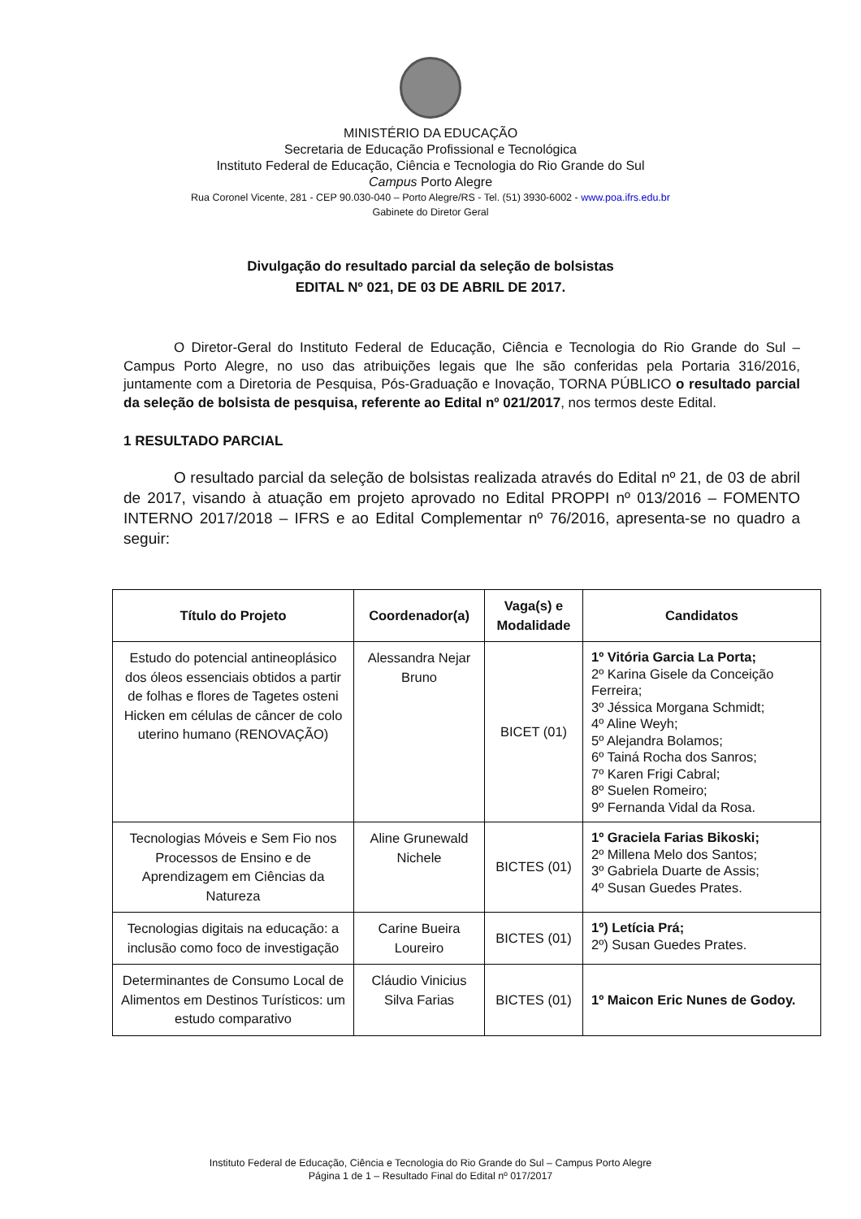MINISTÉRIO DA EDUCAÇÃO
Secretaria de Educação Profissional e Tecnológica
Instituto Federal de Educação, Ciência e Tecnologia do Rio Grande do Sul
Campus Porto Alegre
Rua Coronel Vicente, 281 - CEP 90.030-040 – Porto Alegre/RS - Tel. (51) 3930-6002 - www.poa.ifrs.edu.br
Gabinete do Diretor Geral
Divulgação do resultado parcial da seleção de bolsistas
EDITAL Nº 021, DE 03 DE ABRIL DE 2017.
O Diretor-Geral do Instituto Federal de Educação, Ciência e Tecnologia do Rio Grande do Sul – Campus Porto Alegre, no uso das atribuições legais que lhe são conferidas pela Portaria 316/2016, juntamente com a Diretoria de Pesquisa, Pós-Graduação e Inovação, TORNA PÚBLICO o resultado parcial da seleção de bolsista de pesquisa, referente ao Edital nº 021/2017, nos termos deste Edital.
1 RESULTADO PARCIAL
O resultado parcial da seleção de bolsistas realizada através do Edital nº 21, de 03 de abril de 2017, visando à atuação em projeto aprovado no Edital PROPPI nº 013/2016 – FOMENTO INTERNO 2017/2018 – IFRS e ao Edital Complementar nº 76/2016, apresenta-se no quadro a seguir:
| Título do Projeto | Coordenador(a) | Vaga(s) e Modalidade | Candidatos |
| --- | --- | --- | --- |
| Estudo do potencial antineoplásico dos óleos essenciais obtidos a partir de folhas e flores de Tagetes osteni Hicken em células de câncer de colo uterino humano (RENOVAÇÃO) | Alessandra Nejar Bruno | BICET (01) | 1º Vitória Garcia La Porta; 2º Karina Gisele da Conceição Ferreira; 3º Jéssica Morgana Schmidt; 4º Aline Weyh; 5º Alejandra Bolamos; 6º Tainá Rocha dos Sanros; 7º Karen Frigi Cabral; 8º Suelen Romeiro; 9º Fernanda Vidal da Rosa. |
| Tecnologias Móveis e Sem Fio nos Processos de Ensino e de Aprendizagem em Ciências da Natureza | Aline Grunewald Nichele | BICTES (01) | 1º Graciela Farias Bikoski; 2º Millena Melo dos Santos; 3º Gabriela Duarte de Assis; 4º Susan Guedes Prates. |
| Tecnologias digitais na educação: a inclusão como foco de investigação | Carine Bueira Loureiro | BICTES (01) | 1º) Letícia Prá; 2º) Susan Guedes Prates. |
| Determinantes de Consumo Local de Alimentos em Destinos Turísticos: um estudo comparativo | Cláudio Vinicius Silva Farias | BICTES (01) | 1º Maicon Eric Nunes de Godoy. |
Instituto Federal de Educação, Ciência e Tecnologia do Rio Grande do Sul – Campus Porto Alegre
Página 1 de 1 – Resultado Final do Edital nº 017/2017